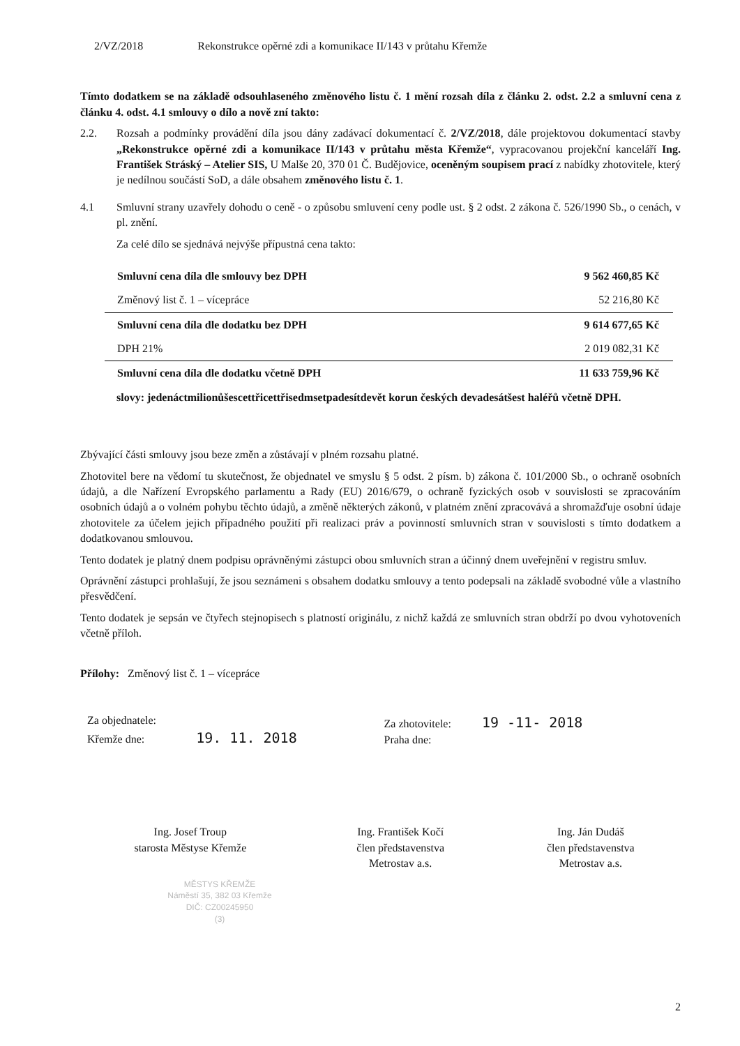2/VZ/2018 Rekonstrukce opěrné zdi a komunikace II/143 v průtahu Křemže
Tímto dodatkem se na základě odsouhlaseného změnového listu č. 1 mění rozsah díla z článku 2. odst. 2.2 a smluvní cena z článku 4. odst. 4.1 smlouvy o dílo a nově zní takto:
2.2. Rozsah a podmínky provádění díla jsou dány zadávací dokumentací č. 2/VZ/2018, dále projektovou dokumentací stavby „Rekonstrukce opěrné zdi a komunikace II/143 v průtahu města Křemže“, vypracovanou projekční kanceláří Ing. František Stráský – Atelier SIS, U Malše 20, 370 01 Č. Budějovice, oceněným soupisem prací z nabídky zhotovitele, který je nedílnou součástí SoD, a dále obsahem změnového listu č. 1.
4.1 Smluvní strany uzavřely dohodu o ceně - o způsobu smluvení ceny podle ust. § 2 odst. 2 zákona č. 526/1990 Sb., o cenách, v pl. znění.
Za celé dílo se sjednává nejvýše přípustná cena takto:
| Smluvní cena díla dle smlouvy bez DPH | 9 562 460,85 Kč |
| Změnový list č. 1 – vícepráce | 52 216,80 Kč |
| Smluvní cena díla dle dodatku bez DPH | 9 614 677,65 Kč |
| DPH 21% | 2 019 082,31 Kč |
| Smluvní cena díla dle dodatku včetně DPH | 11 633 759,96 Kč |
slovy: jedenáctmilionůšescettřicettřisedmsetpadesítdevět korun českých devadesátšest haléřů včetně DPH.
Zbývající části smlouvy jsou beze změn a zůstávají v plném rozsahu platné.
Zhotovitel bere na vědomí tu skutečnost, že objednatel ve smyslu § 5 odst. 2 písm. b) zákona č. 101/2000 Sb., o ochraně osobních údajů, a dle Nařízení Evropského parlamentu a Rady (EU) 2016/679, o ochraně fyzických osob v souvislosti se zpracováním osobních údajů a o volném pohybu těchto údajů, a změně některých zákonů, v platném znění zpracovává a shromažďuje osobní údaje zhotovitele za účelem jejich případného použití při realizaci práv a povinností smluvních stran v souvislosti s tímto dodatkem a dodatkovanou smlouvou.
Tento dodatek je platný dnem podpisu oprávněnými zástupci obou smluvních stran a účinný dnem uveřejnění v registru smluv.
Oprávnění zástupci prohlašují, že jsou seznámeni s obsahem dodatku smlouvy a tento podepsali na základě svobodné vůle a vlastního přesvědčení.
Tento dodatek je sepsán ve čtyřech stejnopisech s platností originálu, z nichž každá ze smluvních stran obdrží po dvou vyhotoveních včetně příloh.
Přílohy: Změnový list č. 1 – vícepráce
Za objednatele:
Křemže dne: 19. 11. 2018
Za zhotovitele: 19 -11- 2018
Praha dne:
Ing. Josef Troup
starosta Městyse Křemže
Ing. František Kočí
člen představenstva
Metrostav a.s.
Ing. Ján Dudáš
člen představenstva
Metrostav a.s.
MĚSTYS KŘEMŽE
Náměstí 35, 382 03 Křemže
DIČ: CZ00245950
(3)
2